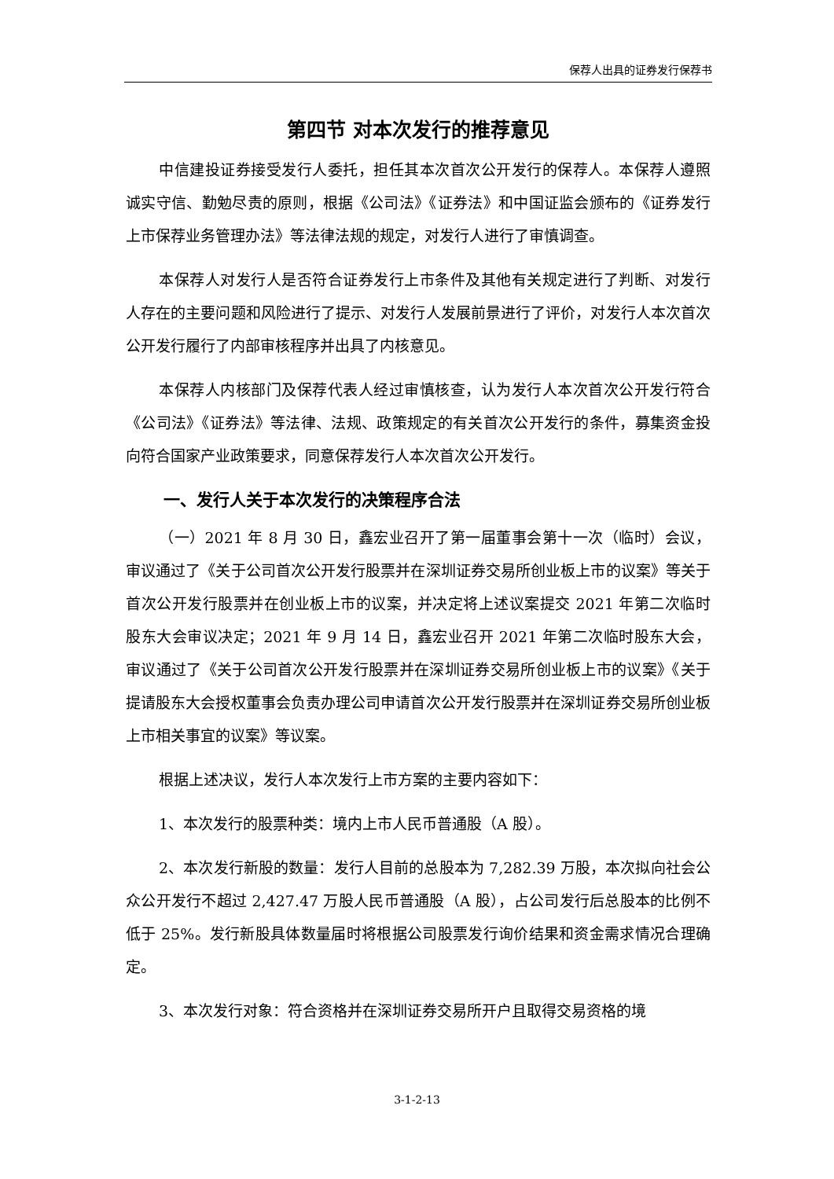保荐人出具的证券发行保荐书
第四节 对本次发行的推荐意见
中信建投证券接受发行人委托，担任其本次首次公开发行的保荐人。本保荐人遵照诚实守信、勤勉尽责的原则，根据《公司法》《证券法》和中国证监会颁布的《证券发行上市保荐业务管理办法》等法律法规的规定，对发行人进行了审慎调查。
本保荐人对发行人是否符合证券发行上市条件及其他有关规定进行了判断、对发行人存在的主要问题和风险进行了提示、对发行人发展前景进行了评价，对发行人本次首次公开发行履行了内部审核程序并出具了内核意见。
本保荐人内核部门及保荐代表人经过审慎核查，认为发行人本次首次公开发行符合《公司法》《证券法》等法律、法规、政策规定的有关首次公开发行的条件，募集资金投向符合国家产业政策要求，同意保荐发行人本次首次公开发行。
一、发行人关于本次发行的决策程序合法
（一）2021 年 8 月 30 日，鑫宏业召开了第一届董事会第十一次（临时）会议，审议通过了《关于公司首次公开发行股票并在深圳证券交易所创业板上市的议案》等关于首次公开发行股票并在创业板上市的议案，并决定将上述议案提交 2021 年第二次临时股东大会审议决定；2021 年 9 月 14 日，鑫宏业召开 2021 年第二次临时股东大会，审议通过了《关于公司首次公开发行股票并在深圳证券交易所创业板上市的议案》《关于提请股东大会授权董事会负责办理公司申请首次公开发行股票并在深圳证券交易所创业板上市相关事宜的议案》等议案。
根据上述决议，发行人本次发行上市方案的主要内容如下：
1、本次发行的股票种类：境内上市人民币普通股（A 股）。
2、本次发行新股的数量：发行人目前的总股本为 7,282.39 万股，本次拟向社会公众公开发行不超过 2,427.47 万股人民币普通股（A 股），占公司发行后总股本的比例不低于 25%。发行新股具体数量届时将根据公司股票发行询价结果和资金需求情况合理确定。
3、本次发行对象：符合资格并在深圳证券交易所开户且取得交易资格的境
3-1-2-13